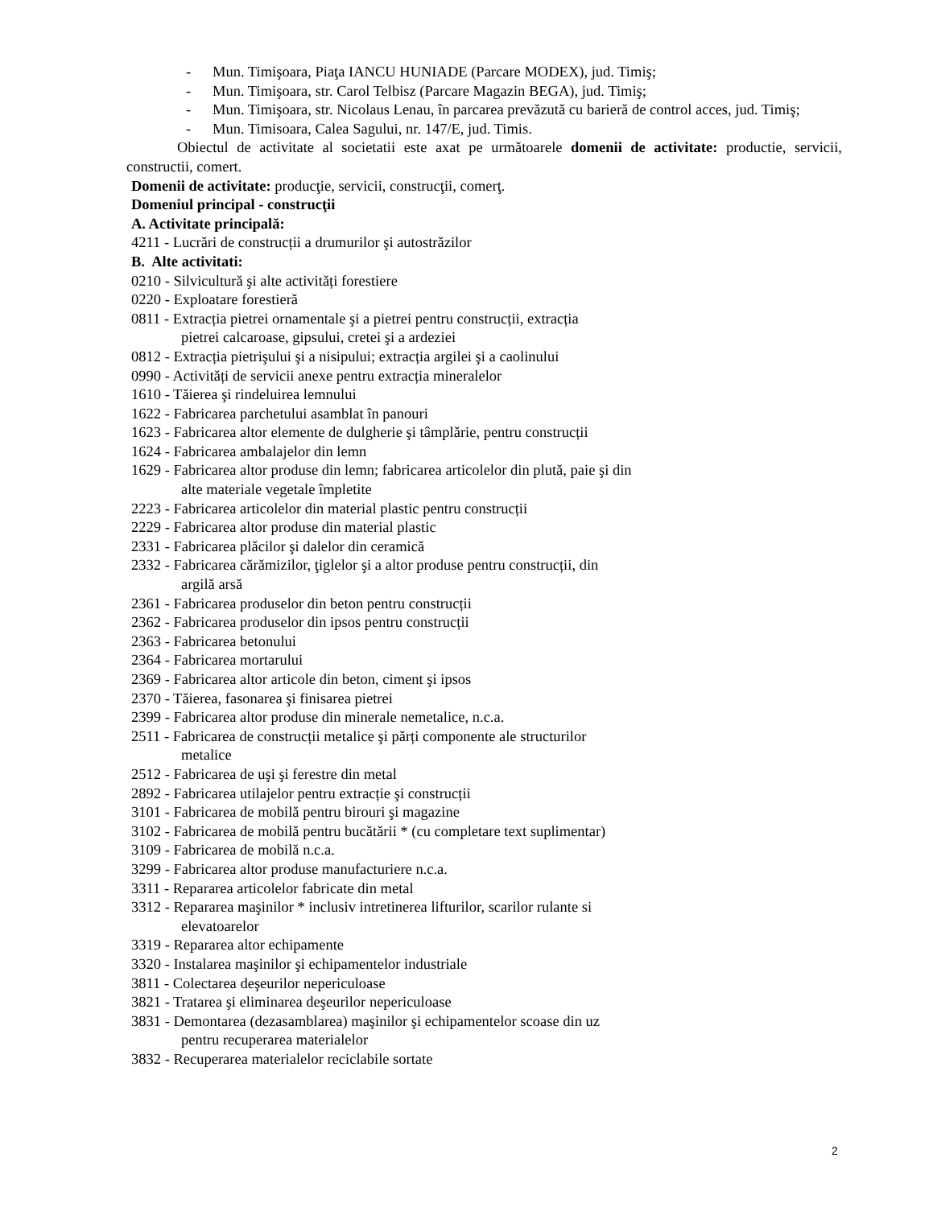- Mun. Timişoara, Piaţa IANCU HUNIADE (Parcare MODEX), jud. Timiş;
- Mun. Timişoara, str. Carol Telbisz (Parcare Magazin BEGA), jud. Timiş;
- Mun. Timişoara, str. Nicolaus Lenau, în parcarea prevăzută cu barieră de control acces, jud. Timiş;
- Mun. Timisoara, Calea Sagului, nr. 147/E, jud. Timis.
Obiectul de activitate al societatii este axat pe următoarele domenii de activitate: productie, servicii, constructii, comert.
Domenii de activitate: producţie, servicii, construcţii, comerţ.
Domeniul principal - construcţii
A. Activitate principală:
4211 - Lucrări de construcții a drumurilor şi autostrăzilor
B. Alte activitati:
0210 - Silvicultură şi alte activități forestiere
0220 - Exploatare forestieră
0811 - Extracția pietrei ornamentale şi a pietrei pentru construcții, extracția
pietrei calcaroase, gipsului, cretei şi a ardeziei
0812 - Extracția pietrişului şi a nisipului; extracția argilei şi a caolinului
0990 - Activități de servicii anexe pentru extracția mineralelor
1610 - Tăierea şi rindeluirea lemnului
1622 - Fabricarea parchetului asamblat în panouri
1623 - Fabricarea altor elemente de dulgherie şi tâmplărie, pentru construcții
1624 - Fabricarea ambalajelor din lemn
1629 - Fabricarea altor produse din lemn; fabricarea articolelor din plută, paie şi din
alte materiale vegetale împletite
2223 - Fabricarea articolelor din material plastic pentru construcții
2229 - Fabricarea altor produse din material plastic
2331 - Fabricarea plăcilor şi dalelor din ceramică
2332 - Fabricarea cărămizilor, ţiglelor şi a altor produse pentru construcții, din
argilă arsă
2361 - Fabricarea produselor din beton pentru construcții
2362 - Fabricarea produselor din ipsos pentru construcții
2363 - Fabricarea betonului
2364 - Fabricarea mortarului
2369 - Fabricarea altor articole din beton, ciment şi ipsos
2370 - Tăierea, fasonarea şi finisarea pietrei
2399 - Fabricarea altor produse din minerale nemetalice, n.c.a.
2511 - Fabricarea de construcții metalice şi părți componente ale structurilor
metalice
2512 - Fabricarea de uşi şi ferestre din metal
2892 - Fabricarea utilajelor pentru extracție şi construcții
3101 - Fabricarea de mobilă pentru birouri şi magazine
3102 - Fabricarea de mobilă pentru bucătării * (cu completare text suplimentar)
3109 - Fabricarea de mobilă n.c.a.
3299 - Fabricarea altor produse manufacturiere n.c.a.
3311 - Repararea articolelor fabricate din metal
3312 - Repararea maşinilor * inclusiv intretinerea lifturilor, scarilor rulante si
elevatoarelor
3319 - Repararea altor echipamente
3320 - Instalarea maşinilor şi echipamentelor industriale
3811 - Colectarea deşeurilor nepericuloase
3821 - Tratarea şi eliminarea deşeurilor nepericuloase
3831 - Demontarea (dezasamblarea) maşinilor şi echipamentelor scoase din uz
pentru recuperarea materialelor
3832 - Recuperarea materialelor reciclabile sortate
2